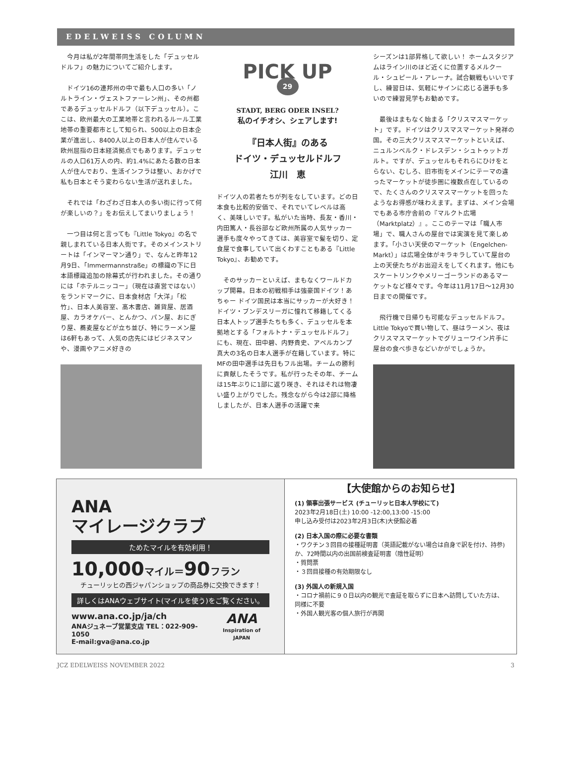EDELWEISS COLUMN
今月は私が2年間帯同生活をした「デュッセルドルフ」の魅力についてご紹介します。
ドイツ16の連邦州の中で最も人口の多い「ノルトライン・ヴェストファーレン州」、その州都であるデュッセルドルフ（以下デュッセル）。ここは、欧州最大の工業地帯と言われるルール工業地帯の重要都市として知られ、500以上の日本企業が進出し、8400人以上の日本人が住んでいる欧州屈指の日本経済拠点でもあります。デュッセルの人口61万人の内、約1.4%にあたる数の日本人が住んでおり、生活インフラは整い、おかげで私も日本とそう変わらない生活が送れました。
それでは「わざわざ日本人の多い街に行って何が楽しいの？」をお伝えしてまいりましょう！
一つ目は何と言っても『Little Tokyo』の名で親しまれている日本人街です。そのメインストリートは「インマーマン通り」で、なんと昨年12月9日、「Immermannstraße」の標識の下に日本語標識追加の除幕式が行われました。その通りには「ホテルニッコー」（現在は直営ではない）をランドマークに、日本食材店「大洋」「松竹」、日本人美容室、髙木書店、雑貨屋、居酒屋、カラオケバー、とんかつ、パン屋、おにぎり屋、蕎麦屋などが立ち並び、特にラーメン屋は6軒もあって、人気の店先にはビジネスマンや、漫画やアニメ好きの
PICK UP
29
STADT, BERG ODER INSEL?
私のイチオシ、シェアします!
『日本人街』のある
ドイツ・デュッセルドルフ
江川　恵
ドイツ人の若者たちが列をなしています。どの日本食も比較的安価で、それでいてレベルは高く、美味しいです。私がいた当時、長友・香川・内田篤人・長谷部など欧州所属の人気サッカー選手も度々やってきては、美容室で髪を切り、定食屋で食事していて出くわすこともある『Little Tokyo』、お勧めです。
そのサッカーといえば、まもなくワールドカップ開幕。日本の初戦相手は強豪国ドイツ！あちゃー ドイツ国民は本当にサッカーが大好き！ドイツ・ブンデスリーガに憧れて移籍してくる日本人トップ選手たちも多く、デュッセルを本拠地とする「フォルトナ・デュッセルドルフ」にも、現在、田中碧、内野貴史、アペルカンプ真大の3名の日本人選手が在籍しています。特にMFの田中選手は先日もフル出場。チームの勝利に貢献したそうです。私が行ったその年、チームは15年ぶりに1部に返り咲き、それはそれは物凄い盛り上がりでした。残念ながら今は2部に降格しましたが、日本人選手の活躍で来
シーズンは1部昇格して欲しい！ ホームスタジアムはライン川のほど近くに位置するメルクール・シュピール・アレーナ。試合観戦もいいですし、練習日は、気軽にサインに応じる選手も多いので練習見学もお勧めです。
最後はまもなく始まる「クリスマスマーケット」です。ドイツはクリスマスマーケット発祥の国。その三大クリスマスマーケットといえば、ニュルンベルク・ドレスデン・シュトゥットガルト。ですが、デュッセルもそれらにひけをとらない、むしろ、旧市街をメインにテーマの違ったマーケットが徒歩圏に複数点在しているので、たくさんのクリスマスマーケットを回ったようなお得感が味わえます。まずは、メイン会場でもある市庁舎前の『マルクト広場（Marktplatz）』。ここのテーマは「職人市場」で、職人さんの屋台では実演を見て楽しめます。「小さい天使のマーケット（Engelchen-Markt）」は広場全体がキラキラしていて屋台の上の天使たちがお出迎えをしてくれます。他にもスケートリンクやメリーゴーランドのあるマーケットなど様々です。今年は11月17日〜12月30日までの開催です。
飛行機で日帰りも可能なデュッセルドルフ。Little Tokyoで買い物して、昼はラーメン、夜はクリスマスマーケットでグリューワイン片手に屋台の食べ歩きなどいかがでしょうか。
ANA
マイレージクラブ
ためたマイルを有効利用！
10,000マイル＝90フラン
チューリッヒの西ジャパンショップの商品券に交換できます！
詳しくはANAウェブサイト(マイルを使う)をご覧ください。
www.ana.co.jp/ja/ch
ANAジュネーブ営業支店 TEL：022-909-1050
E-mail:gva@ana.co.jp
ANA
Inspiration of JAPAN
【大使館からのお知らせ】
(1) 領事出張サービス (チューリッヒ日本人学校にて)
2023年2月18日(土) 10:00 -12:00,13:00 -15:00
申し込み受付は2023年2月3日(木)大使館必着
(2) 日本入国の際に必要な書類
・ワクチン３回目の接種証明書（英語記載がない場合は自身で訳を付け、持参) か、72時間以内の出国前検査証明書（陰性証明）
・質問票
・３回目接種の有効期限なし
(3) 外国人の新規入国
・コロナ禍前に９０日以内の観光で査証を取らずに日本へ訪問していた方は、同様に不要
・外国人観光客の個人旅行が再開
JCZ EDELWEISS NOVEMBER 2022 3